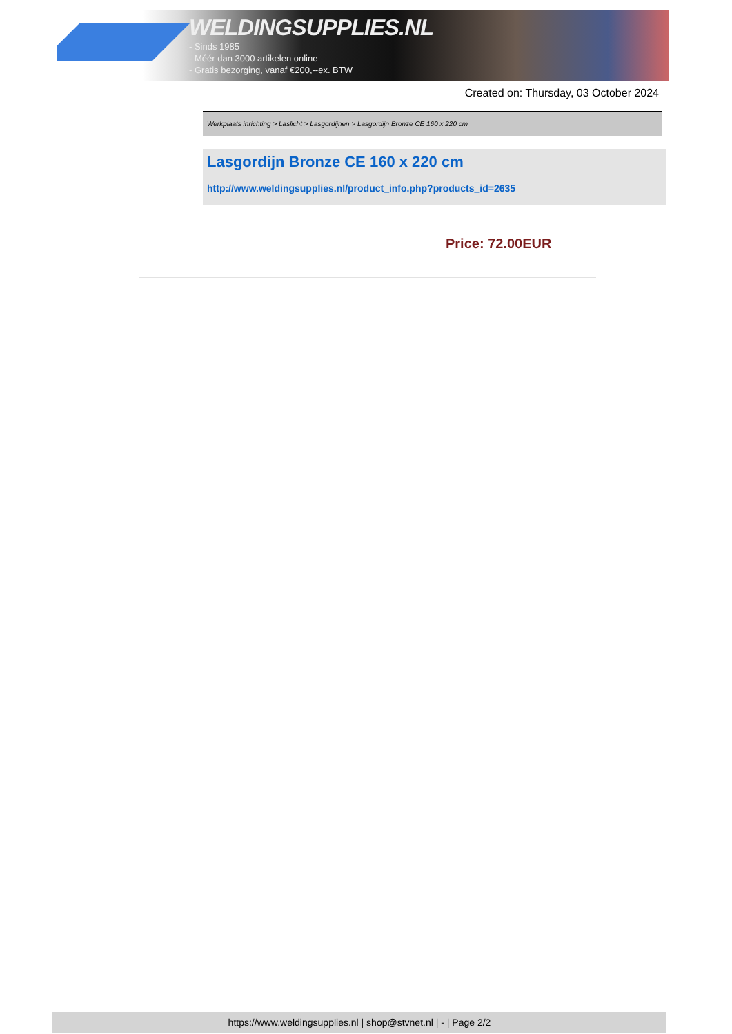WELDINGSUPPLIES.NL
- Sinds 1985
- Méér dan 3000 artikelen online
- Gratis bezorging, vanaf €200,--ex. BTW
Created on: Thursday, 03 October 2024
Werkplaats inrichting > Laslicht > Lasgordijnen > Lasgordijn Bronze CE 160 x 220 cm
Lasgordijn Bronze CE 160 x 220 cm
http://www.weldingsupplies.nl/product_info.php?products_id=2635
Price: 72.00EUR
https://www.weldingsupplies.nl | shop@stvnet.nl | - | Page 2/2